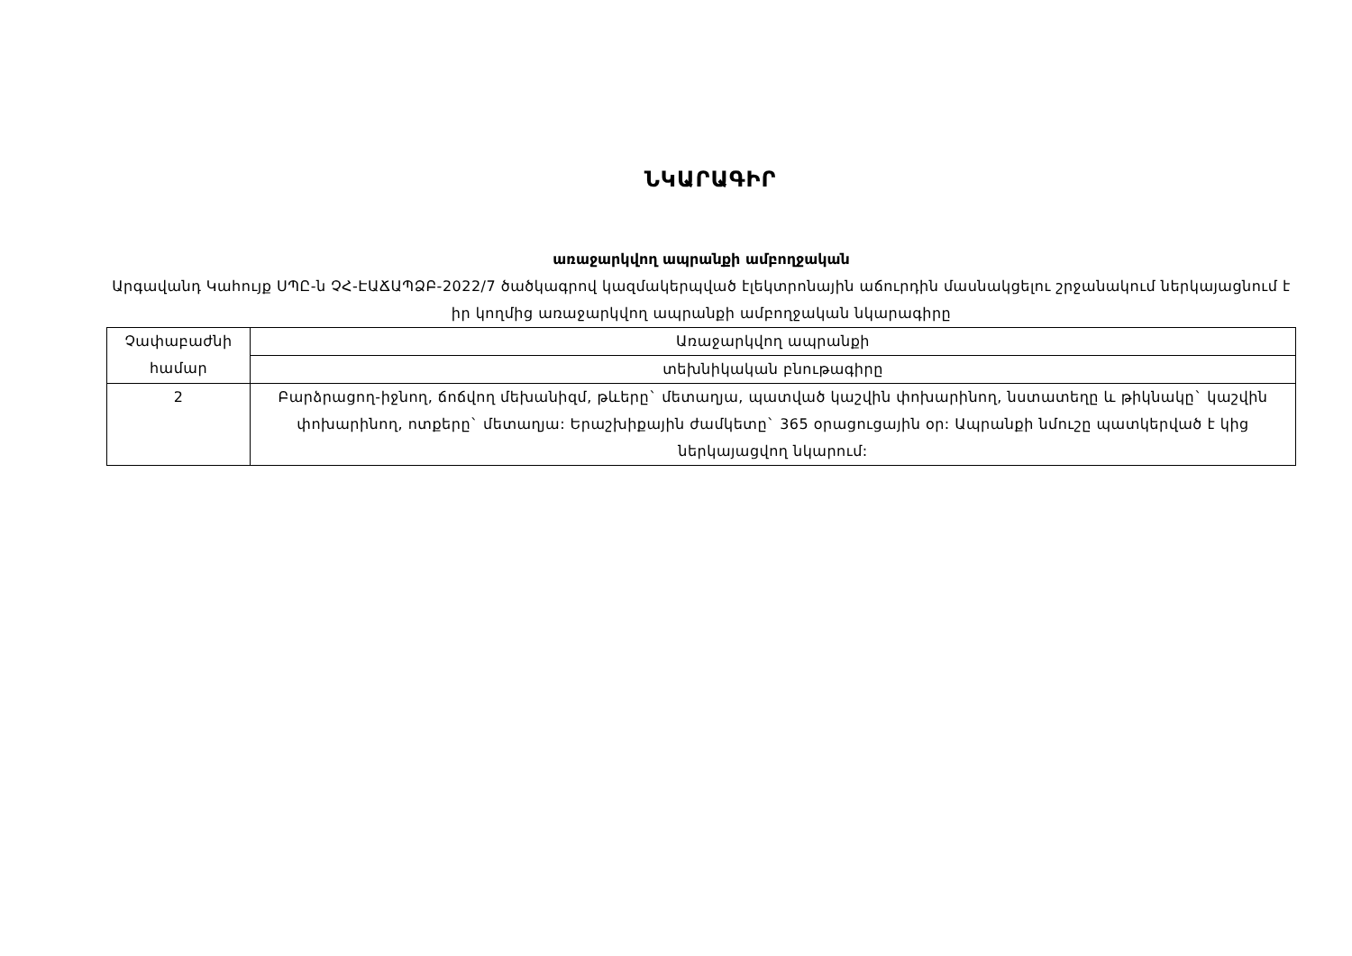ՆԿԱՐԱԳԻՐ
առաջարկվող ապրանքի ամբողջական
Արգավանդ Կահույք ՍՊԸ-ն ՉՀ-ԷԱՃԱՊՁԲ-2022/7 ծածկագրով կազմակերպված էլեկտրոնային աճուրդին մասնակցելու շրջանակում ներկայացնում է իր կողմից առաջարկվող ապրանքի ամբողջական նկարագիրը
| Չափաբաժնի համար | Առաջարկվող ապրանքի |
| | տեխնիկական բնութագիրը |
| 2 | Բարձրացող-իջնող, ճոճվող մեխանիզմ, թևերը` մետաղյա, պատված կաշվին փոխարինող, նստատեղը և թիկնակը` կաշվին փոխարինող, ոտքերը` մետաղյա: Երաշխիքային ժամկետը` 365 օրացուցային օր: Ապրանքի նմուշը պատկերված է կից ներկայացվող նկարում: |